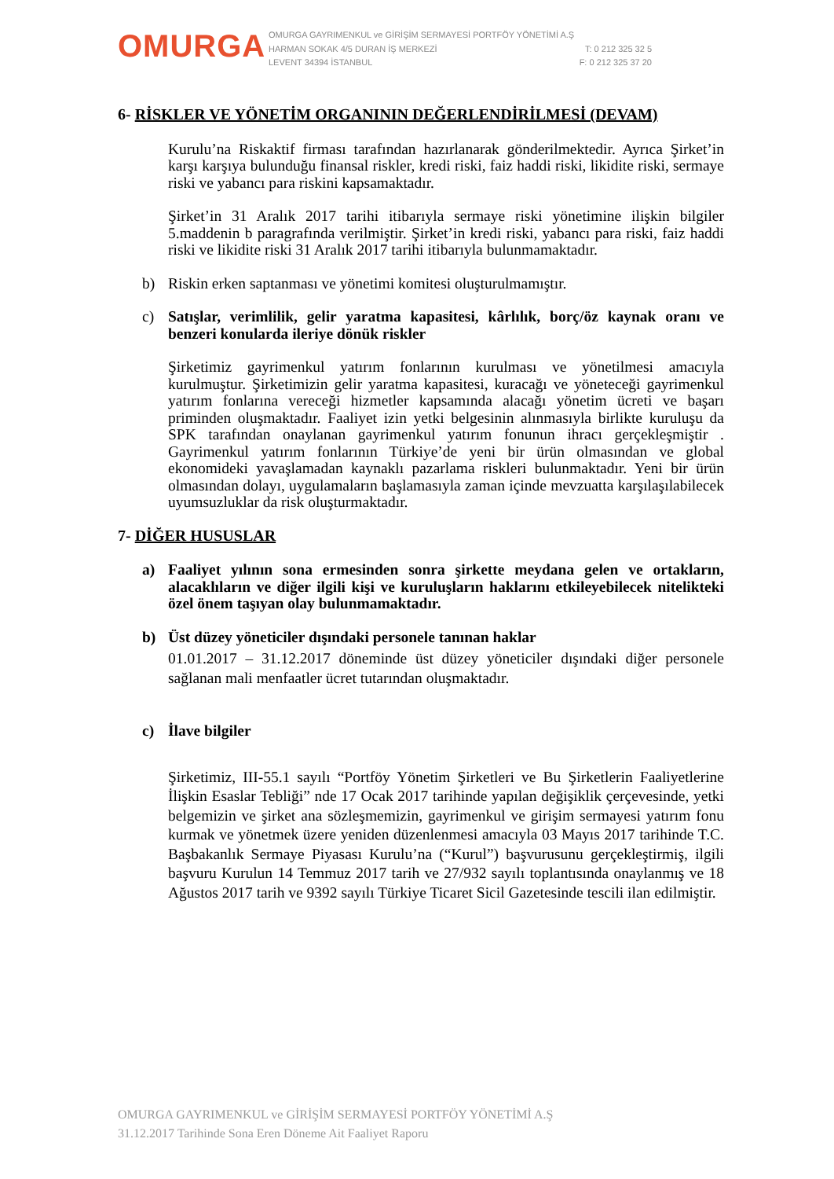OMURGA
OMURGA GAYRIMENKUL ve GİRİŞİM SERMAYESİ PORTFÖY YÖNETİMİ A.Ş
HARMAN SOKAK 4/5 DURAN İŞ MERKEZİ T: 0 212 325 32 5
LEVENT 34394 İSTANBUL F: 0 212 325 37 20
6- RİSKLER VE YÖNETİM ORGANININ DEĞERLENDİRİLMESİ (DEVAM)
Kurulu’na Riskaktif firması tarafından hazırlanarak gönderilmektedir. Ayrıca Şirket’in karşı karşıya bulunduğu finansal riskler, kredi riski, faiz haddi riski, likidite riski, sermaye riski ve yabancı para riskini kapsamaktadır.
Şirket’in 31 Aralık 2017 tarihi itibarıyla sermaye riski yönetimine ilişkin bilgiler 5.maddenin b paragrafında verilmiştir. Şirket’in kredi riski, yabancı para riski, faiz haddi riski ve likidite riski 31 Aralık 2017 tarihi itibarıyla bulunmamaktadır.
b) Riskin erken saptanması ve yönetimi komitesi oluşturulmamıştır.
c) Satışlar, verimlilik, gelir yaratma kapasitesi, kârlılık, borç/öz kaynak oranı ve benzeri konularda ileriye dönük riskler
Şirketimiz gayrimenkul yatırım fonlarının kurulması ve yönetilmesi amacıyla kurulmuştur. Şirketimizin gelir yaratma kapasitesi, kuracağı ve yöneteceği gayrimenkul yatırım fonlarına vereceği hizmetler kapsamında alacağı yönetim ücreti ve başarı priminden oluşmaktadır. Faaliyet izin yetki belgesinin alınmasıyla birlikte kuruluşu da SPK tarafından onaylanan gayrimenkul yatırım fonunun ihracı gerçekleşmiştir . Gayrimenkul yatırım fonlarının Türkiye’de yeni bir ürün olmasından ve global ekonomideki yavaşlamadan kaynaklı pazarlama riskleri bulunmaktadır. Yeni bir ürün olmasından dolayı, uygulamaların başlamasıyla zaman içinde mevzuatta karşılaşılabilecek uyumsuzluklar da risk oluşturmaktadır.
7- DİĞER HUSUSLAR
a) Faaliyet yılının sona ermesinden sonra şirkette meydana gelen ve ortakların, alacaklıların ve diğer ilgili kişi ve kuruluşların haklarını etkileyebilecek nitelikteki özel önem taşıyan olay bulunmamaktadır.
b) Üst düzey yöneticiler dışındaki personele tanınan haklar
01.01.2017 – 31.12.2017 döneminde üst düzey yöneticiler dışındaki diğer personele sağlanan mali menfaatler ücret tutarından oluşmaktadır.
c) İlave bilgiler
Şirketimiz, III-55.1 sayılı “Portföy Yönetim Şirketleri ve Bu Şirketlerin Faaliyetlerine İlişkin Esaslar Tebliği” nde 17 Ocak 2017 tarihinde yapılan değişiklik çerçevesinde, yetki belgemizin ve şirket ana sözleşmemizin, gayrimenkul ve girişim sermayesi yatırım fonu kurmak ve yönetmek üzere yeniden düzenlenmesi amacıyla 03 Mayıs 2017 tarihinde T.C. Başbakanlık Sermaye Piyasası Kurulu’na (“Kurul”) başvurusunu gerçekleştirmiş, ilgili başvuru Kurulun 14 Temmuz 2017 tarih ve 27/932 sayılı toplantısında onaylanmış ve 18 Ağustos 2017 tarih ve 9392 sayılı Türkiye Ticaret Sicil Gazetesinde tescili ilan edilmiştir.
OMURGA GAYRIMENKUL ve GİRİŞİM SERMAYESİ PORTFÖY YÖNETİMİ A.Ş
31.12.2017 Tarihinde Sona Eren Döneme Ait Faaliyet Raporu